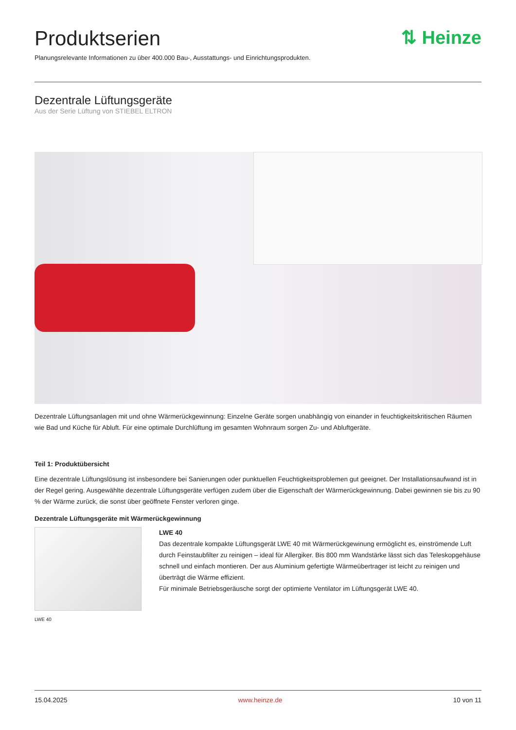Produktserien
Planungsrelevante Informationen zu über 400.000 Bau-, Ausstattungs- und Einrichtungsprodukten.
⇅ Heinze
Dezentrale Lüftungsgeräte
Aus der Serie Lüftung von STIEBEL ELTRON
Dezentrale Lüftungsanlagen mit und ohne Wärmerückgewinnung: Einzelne Geräte sorgen unabhängig von einander in feuchtigkeitskritischen Räumen wie Bad und Küche für Abluft. Für eine optimale Durchlüftung im gesamten Wohnraum sorgen Zu- und Abluftgeräte.
Teil 1: Produktübersicht
Eine dezentrale Lüftungslösung ist insbesondere bei Sanierungen oder punktuellen Feuchtigkeitsproblemen gut geeignet. Der Installationsaufwand ist in der Regel gering. Ausgewählte dezentrale Lüftungsgeräte verfügen zudem über die Eigenschaft der Wärmerückgewinnung. Dabei gewinnen sie bis zu 90 % der Wärme zurück, die sonst über geöffnete Fenster verloren ginge.
Dezentrale Lüftungsgeräte mit Wärmerückgewinnung
LWE 40
LWE 40
Das dezentrale kompakte Lüftungsgerät LWE 40 mit Wärmerückgewinung ermöglicht es, einströmende Luft durch Feinstaubfilter zu reinigen – ideal für Allergiker. Bis 800 mm Wandstärke lässt sich das Teleskopgehäuse schnell und einfach montieren. Der aus Aluminium gefertigte Wärmeübertrager ist leicht zu reinigen und überträgt die Wärme effizient.
Für minimale Betriebsgeräusche sorgt der optimierte Ventilator im Lüftungsgerät LWE 40.
15.04.2025 www.heinze.de 10 von 11